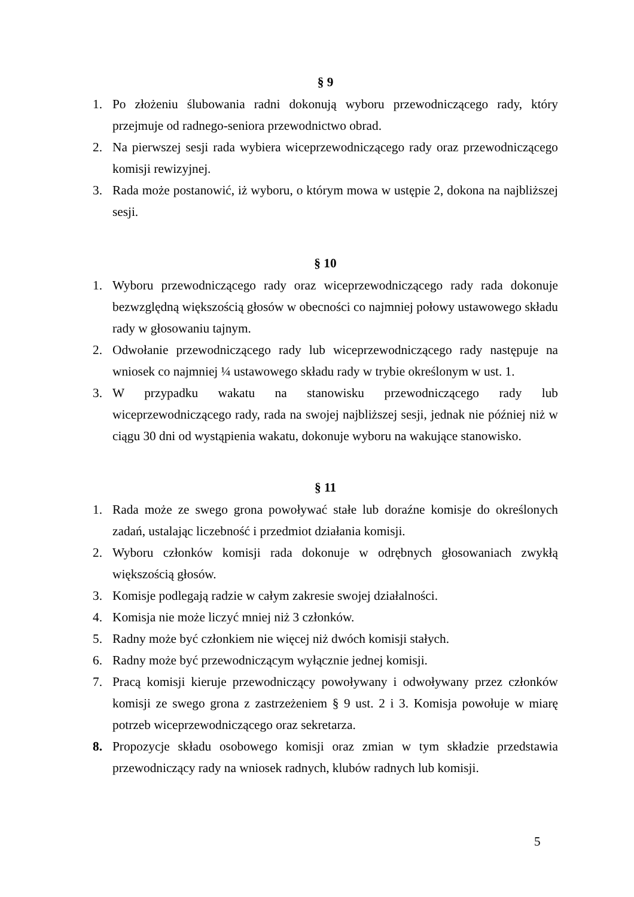§ 9
1. Po złożeniu ślubowania radni dokonują wyboru przewodniczącego rady, który przejmuje od radnego-seniora przewodnictwo obrad.
2. Na pierwszej sesji rada wybiera wiceprzewodniczącego rady oraz przewodniczącego komisji rewizyjnej.
3. Rada może postanowić, iż wyboru, o którym mowa w ustępie 2, dokona na najbliższej sesji.
§ 10
1. Wyboru przewodniczącego rady oraz wiceprzewodniczącego rady rada dokonuje bezwzględną większością głosów w obecności co najmniej połowy ustawowego składu rady w głosowaniu tajnym.
2. Odwołanie przewodniczącego rady lub wiceprzewodniczącego rady następuje na wniosek co najmniej ¼ ustawowego składu rady w trybie określonym w ust. 1.
3. W przypadku wakatu na stanowisku przewodniczącego rady lub wiceprzewodniczącego rady, rada na swojej najbliższej sesji, jednak nie później niż w ciągu 30 dni od wystąpienia wakatu, dokonuje wyboru na wakujące stanowisko.
§ 11
1. Rada może ze swego grona powoływać stałe lub doraźne komisje do określonych zadań, ustalając liczebność i przedmiot działania komisji.
2. Wyboru członków komisji rada dokonuje w odrębnych głosowaniach zwykłą większością głosów.
3. Komisje podlegają radzie w całym zakresie swojej działalności.
4. Komisja nie może liczyć mniej niż 3 członków.
5. Radny może być członkiem nie więcej niż dwóch komisji stałych.
6. Radny może być przewodniczącym wyłącznie jednej komisji.
7. Pracą komisji kieruje przewodniczący powoływany i odwoływany przez członków komisji ze swego grona z zastrzeżeniem § 9 ust. 2 i 3. Komisja powołuje w miarę potrzeb wiceprzewodniczącego oraz sekretarza.
8. Propozycje składu osobowego komisji oraz zmian w tym składzie przedstawia przewodniczący rady na wniosek radnych, klubów radnych lub komisji.
5